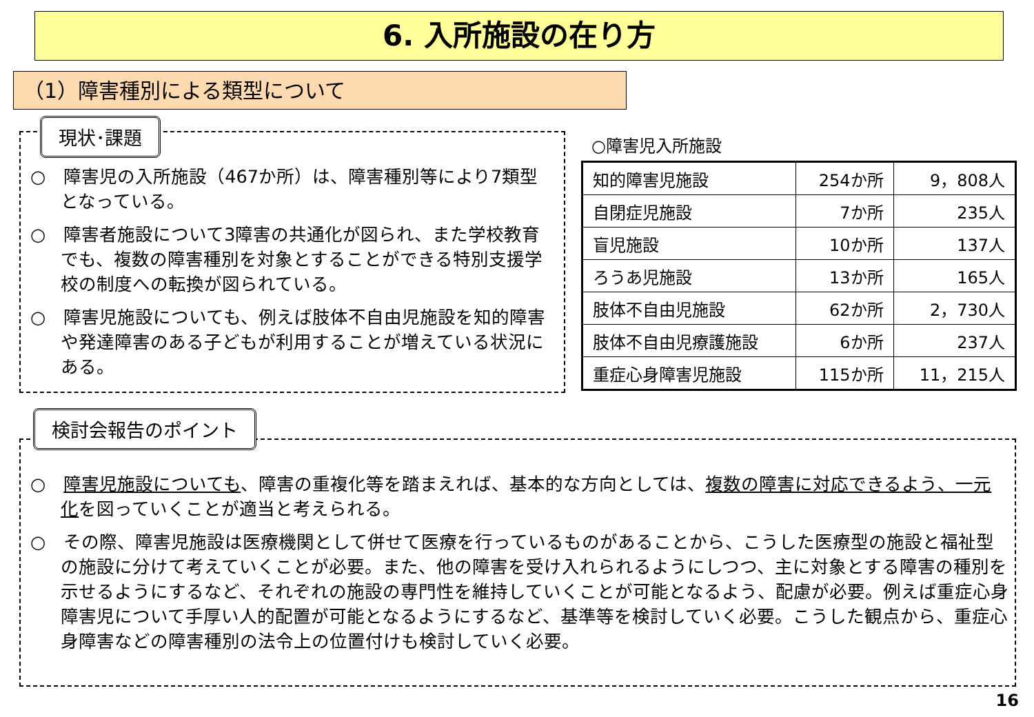6. 入所施設の在り方
（1）障害種別による類型について
現状･課題
○　障害児の入所施設（467か所）は、障害種別等により7類型となっている。
○　障害者施設について3障害の共通化が図られ、また学校教育でも、複数の障害種別を対象とすることができる特別支援学校の制度への転換が図られている。
○　障害児施設についても、例えば肢体不自由児施設を知的障害や発達障害のある子どもが利用することが増えている状況にある。
○障害児入所施設
| 知的障害児施設 | 254か所 | 9，808人 |
| 自閉症児施設 | 7か所 | 235人 |
| 盲児施設 | 10か所 | 137人 |
| ろうあ児施設 | 13か所 | 165人 |
| 肢体不自由児施設 | 62か所 | 2，730人 |
| 肢体不自由児療護施設 | 6か所 | 237人 |
| 重症心身障害児施設 | 115か所 | 11，215人 |
検討会報告のポイント
○　障害児施設についても、障害の重複化等を踏まえれば、基本的な方向としては、複数の障害に対応できるよう、一元化を図っていくことが適当と考えられる。
○　その際、障害児施設は医療機関として併せて医療を行っているものがあることから、こうした医療型の施設と福祉型の施設に分けて考えていくことが必要。また、他の障害を受け入れられるようにしつつ、主に対象とする障害の種別を示せるようにするなど、それぞれの施設の専門性を維持していくことが可能となるよう、配慮が必要。例えば重症心身障害児について手厚い人的配置が可能となるようにするなど、基準等を検討していく必要。こうした観点から、重症心身障害などの障害種別の法令上の位置付けも検討していく必要。
16